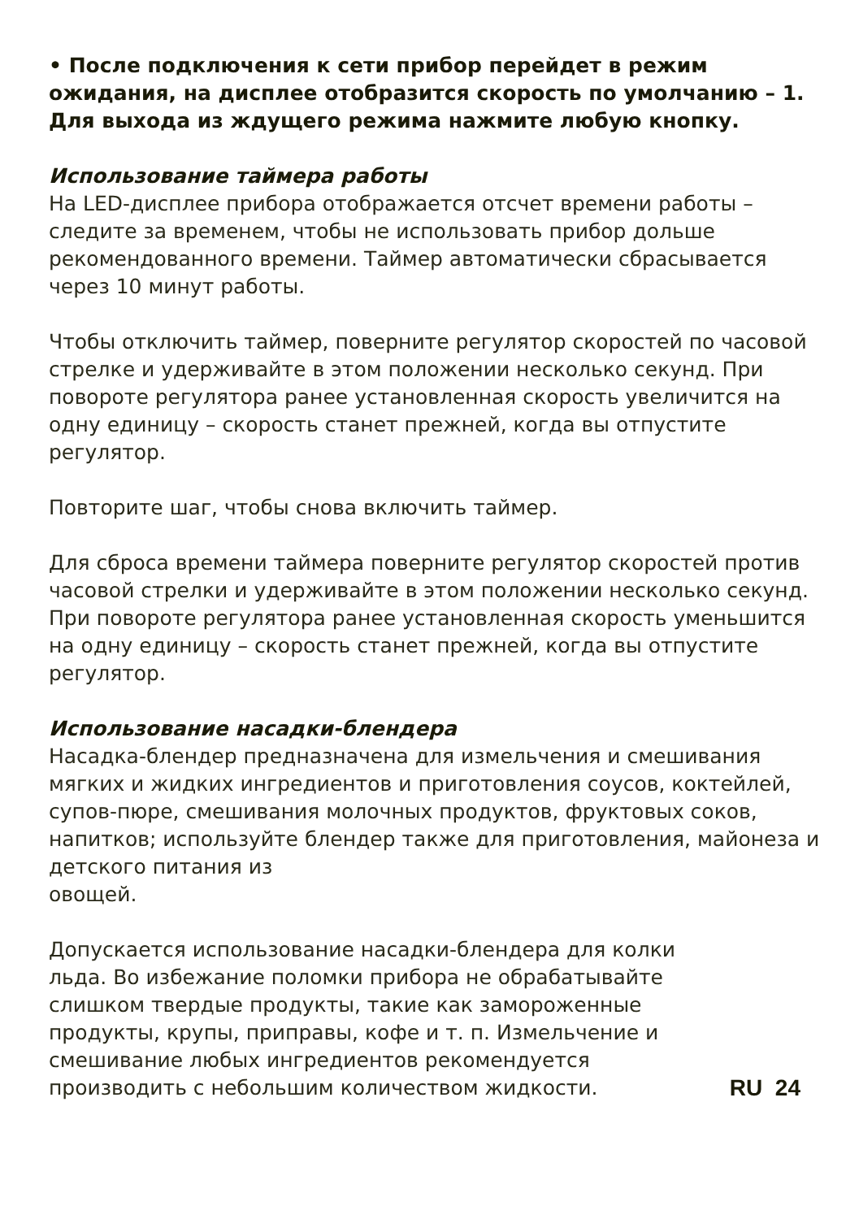• После подключения к сети прибор перейдет в режим ожидания, на дисплее отобразится скорость по умолчанию – 1. Для выхода из ждущего режима нажмите любую кнопку.
Использование таймера работы
На LED-дисплее прибора отображается отсчет времени работы – следите за временем, чтобы не использовать прибор дольше рекомендованного времени. Таймер автоматически сбрасывается через 10 минут работы.
Чтобы отключить таймер, поверните регулятор скоростей по часовой стрелке и удерживайте в этом положении несколько секунд. При повороте регулятора ранее установленная скорость увеличится на одну единицу – скорость станет прежней, когда вы отпустите регулятор.
Повторите шаг, чтобы снова включить таймер.
Для сброса времени таймера поверните регулятор скоростей против часовой стрелки и удерживайте в этом положении несколько секунд. При повороте регулятора ранее установленная скорость уменьшится на одну единицу – скорость станет прежней, когда вы отпустите регулятор.
Использование насадки-блендера
Насадка-блендер предназначена для измельчения и смешивания мягких и жидких ингредиентов и приготовления соусов, коктейлей, супов-пюре, смешивания молочных продуктов, фруктовых соков, напитков; используйте блендер также для приготовления, майонеза и детского питания из
овощей.
Допускается использование насадки-блендера для колки льда. Во избежание поломки прибора не обрабатывайте слишком твердые продукты, такие как замороженные продукты, крупы, приправы, кофе и т. п. Измельчение и смешивание любых ингредиентов рекомендуется производить с небольшим количеством жидкости.
RU 24